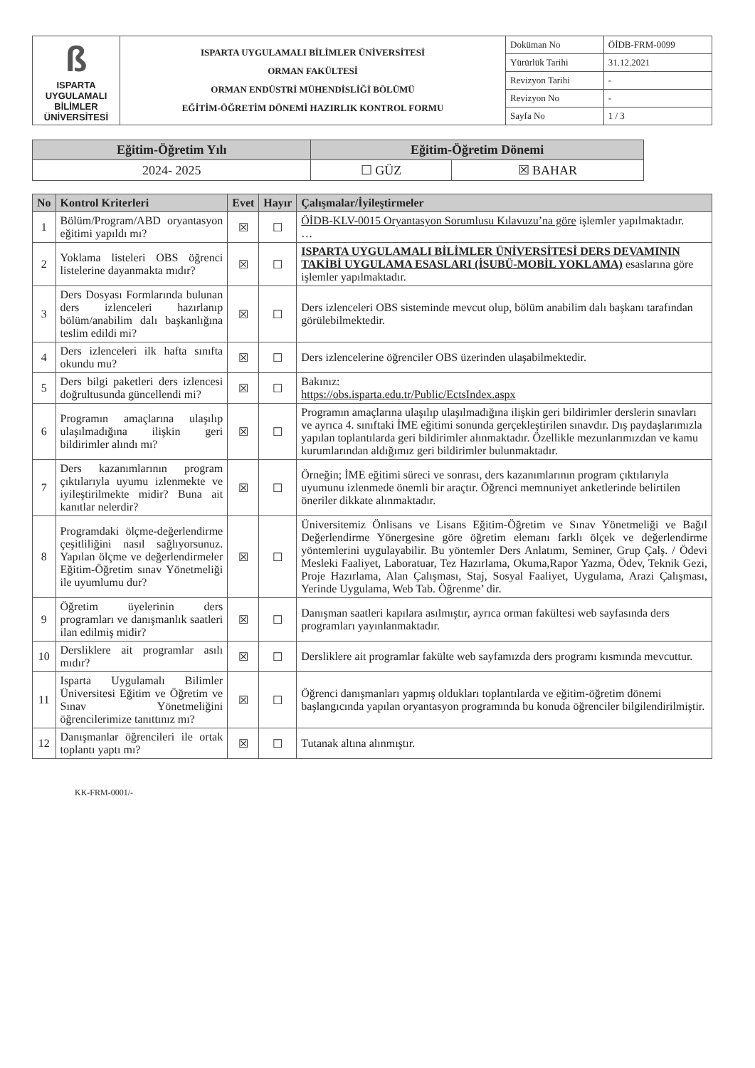| ß ISPARTA UYGULAMALI BİLİMLER ÜNİVERSİTESİ | ISPARTA UYGULAMALI BİLİMLER ÜNİVERSİTESİ ORMAN FAKÜLTESİ ORMAN ENDÜSTRİ MÜHENDİSLİĞİ BÖLÜMÜ EĞİTİM-ÖĞRETİM DÖNEMİ HAZIRLIK KONTROL FORMU | Doküman No | ÖİDB-FRM-0099 |
| | | Yürürlük Tarihi | 31.12.2021 |
| | | Revizyon Tarihi | - |
| | | Revizyon No | - |
| | | Sayfa No | 1 / 3 |
| Eğitim-Öğretim Yılı | Eğitim-Öğretim Dönemi | |
| 2024- 2025 | ☐ GÜZ | ☒ BAHAR |
| No | Kontrol Kriterleri | Evet | Hayır | Çalışmalar/İyileştirmeler |
| --- | --- | --- | --- | --- |
| 1 | Bölüm/Program/ABD oryantasyon eğitimi yapıldı mı? | ☒ | ☐ | ÖİDB-KLV-0015 Oryantasyon Sorumlusu Kılavuzu’na göre işlemler yapılmaktadır. … |
| 2 | Yoklama listeleri OBS öğrenci listelerine dayanmakta mıdır? | ☒ | ☐ | ISPARTA UYGULAMALI BİLİMLER ÜNİVERSİTESİ DERS DEVAMININ TAKİBİ UYGULAMA ESASLARI (İSUBÜ-MOBİL YOKLAMA) esaslarına göre işlemler yapılmaktadır. |
| 3 | Ders Dosyası Formlarında bulunan ders izlenceleri hazırlanıp bölüm/anabilim dalı başkanlığına teslim edildi mi? | ☒ | ☐ | Ders izlenceleri OBS sisteminde mevcut olup, bölüm anabilim dalı başkanı tarafından görülebilmektedir. |
| 4 | Ders izlenceleri ilk hafta sınıfta okundu mu? | ☒ | ☐ | Ders izlencelerine öğrenciler OBS üzerinden ulaşabilmektedir. |
| 5 | Ders bilgi paketleri ders izlencesi doğrultusunda güncellendi mi? | ☒ | ☐ | Bakınız: https://obs.isparta.edu.tr/Public/EctsIndex.aspx |
| 6 | Programın amaçlarına ulaşılıp ulaşılmadığına ilişkin geri bildirimler alındı mı? | ☒ | ☐ | Programın amaçlarına ulaşılıp ulaşılmadığına ilişkin geri bildirimler derslerin sınavları ve ayrıca 4. sınıftaki İME eğitimi sonunda gerçekleştirilen sınavdır. Dış paydaşlarımızla yapılan toplantılarda geri bildirimler alınmaktadır. Özellikle mezunlarımızdan ve kamu kurumlarından aldığımız geri bildirimler bulunmaktadır. |
| 7 | Ders kazanımlarının program çıktılarıyla uyumu izlenmekte ve iyileştirilmekte midir? Buna ait kanıtlar nelerdir? | ☒ | ☐ | Örneğin; İME eğitimi süreci ve sonrası, ders kazanımlarının program çıktılarıyla uyumunu izlenmede önemli bir araçtır. Öğrenci memnuniyet anketlerinde belirtilen öneriler dikkate alınmaktadır. |
| 8 | Programdaki ölçme-değerlendirme çeşitliliğini nasıl sağlıyorsunuz. Yapılan ölçme ve değerlendirmeler Eğitim-Öğretim sınav Yönetmeliği ile uyumlumu dur? | ☒ | ☐ | Üniversitemiz Önlisans ve Lisans Eğitim-Öğretim ve Sınav Yönetmeliği ve Bağıl Değerlendirme Yönergesine göre öğretim elemanı farklı ölçek ve değerlendirme yöntemlerini uygulayabilir. Bu yöntemler Ders Anlatımı, Seminer, Grup Çalş. / Ödevi Mesleki Faaliyet, Laboratuar, Tez Hazırlama, Okuma,Rapor Yazma, Ödev, Teknik Gezi, Proje Hazırlama, Alan Çalışması, Staj, Sosyal Faaliyet, Uygulama, Arazi Çalışması, Yerinde Uygulama, Web Tab. Öğrenme’ dir. |
| 9 | Öğretim üyelerinin ders programları ve danışmanlık saatleri ilan edilmiş midir? | ☒ | ☐ | Danışman saatleri kapılara asılmıştır, ayrıca orman fakültesi web sayfasında ders programları yayınlanmaktadır. |
| 10 | Dersliklere ait programlar asılı mıdır? | ☒ | ☐ | Dersliklere ait programlar fakülte web sayfamızda ders programı kısmında mevcuttur. |
| 11 | Isparta Uygulamalı Bilimler Üniversitesi Eğitim ve Öğretim ve Sınav Yönetmeliğini öğrencilerimize tanıttınız mı? | ☒ | ☐ | Öğrenci danışmanları yapmış oldukları toplantılarda ve eğitim-öğretim dönemi başlangıcında yapılan oryantasyon programında bu konuda öğrenciler bilgilendirilmiştir. |
| 12 | Danışmanlar öğrencileri ile ortak toplantı yaptı mı? | ☒ | ☐ | Tutanak altına alınmıştır. |
KK-FRM-0001/-